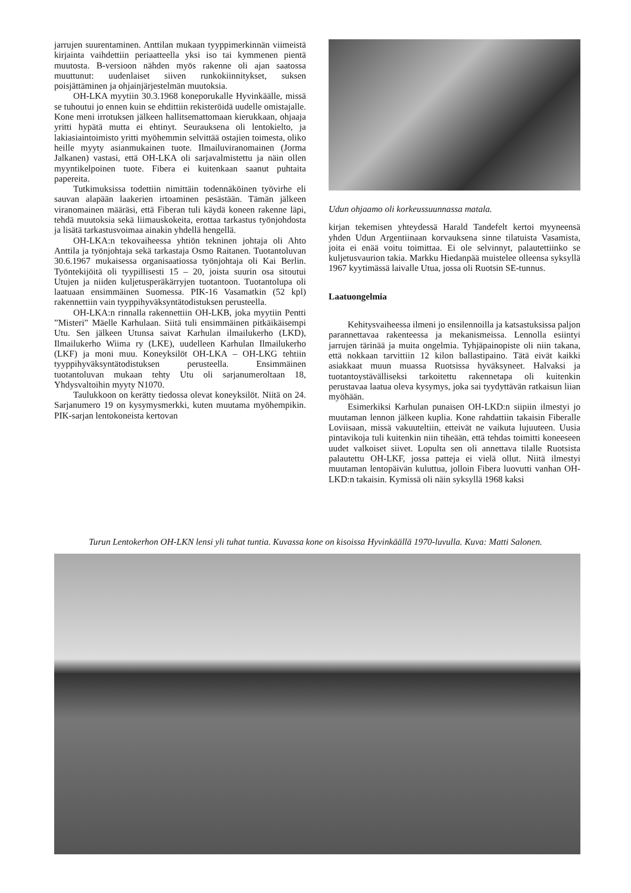jarrujen suurentaminen. Anttilan mukaan tyyppimerkinnän viimeistä kirjainta vaihdettiin periaatteella yksi iso tai kymmenen pientä muutosta. B-versioon nähden myös rakenne oli ajan saatossa muuttunut: uudenlaiset siiven runkokiinnitykset, suksen poisjättäminen ja ohjainjärjestelmän muutoksia.
OH-LKA myytiin 30.3.1968 koneporukalle Hyvinkäälle, missä se tuhoutui jo ennen kuin se ehdittiin rekisteröidä uudelle omistajalle. Kone meni irrotuksen jälkeen hallitsemattomaan kierukkaan, ohjaaja yritti hypätä mutta ei ehtinyt. Seurauksena oli lentokielto, ja lakiasiaintoimisto yritti myöhemmin selvittää ostajien toimesta, oliko heille myyty asianmukainen tuote. Ilmailuviranomainen (Jorma Jalkanen) vastasi, että OH-LKA oli sarjavalmistettu ja näin ollen myyntikelpoinen tuote. Fibera ei kuitenkaan saanut puhtaita papereita.
Tutkimuksissa todettiin nimittäin todennäköinen työvirhe eli sauvan alapään laakerien irtoaminen pesästään. Tämän jälkeen viranomainen määräsi, että Fiberan tuli käydä koneen rakenne läpi, tehdä muutoksia sekä liimauskokeita, erottaa tarkastus työnjohdosta ja lisätä tarkastusvoimaa ainakin yhdellä hengellä.
OH-LKA:n tekovaiheessa yhtiön tekninen johtaja oli Ahto Anttila ja työnjohtaja sekä tarkastaja Osmo Raitanen. Tuotantoluvan 30.6.1967 mukaisessa organisaatiossa työnjohtaja oli Kai Berlin. Työntekijöitä oli tyypillisesti 15 – 20, joista suurin osa sitoutui Utujen ja niiden kuljetusperäkärryjen tuotantoon. Tuotantolupa oli laatuaan ensimmäinen Suomessa. PIK-16 Vasamatkin (52 kpl) rakennettiin vain tyyppihyväksyntätodistuksen perusteella.
OH-LKA:n rinnalla rakennettiin OH-LKB, joka myytiin Pentti ”Misteri” Mäelle Karhulaan. Siitä tuli ensimmäinen pitkäikäisempi Utu. Sen jälkeen Utunsa saivat Karhulan ilmailukerho (LKD), Ilmailukerho Wiima ry (LKE), uudelleen Karhulan Ilmailukerho (LKF) ja moni muu. Koneyksilöt OH-LKA – OH-LKG tehtiin tyyppihyväksyntätodistuksen perusteella. Ensimmäinen tuotantoluvan mukaan tehty Utu oli sarjanumeroltaan 18, Yhdysvaltoihin myyty N1070.
Taulukkoon on kerätty tiedossa olevat koneyksilöt. Niitä on 24. Sarjanumero 19 on kysymysmerkki, kuten muutama myöhempikin. PIK-sarjan lentokoneista kertovan
Udun ohjaamo oli korkeussuunnassa matala.
kirjan tekemisen yhteydessä Harald Tandefelt kertoi myyneensä yhden Udun Argentiinaan korvauksena sinne tilatuista Vasamista, joita ei enää voitu toimittaa. Ei ole selvinnyt, palautettiinko se kuljetusvaurion takia. Markku Hiedanpää muistelee olleensa syksyllä 1967 kyytimässä laivalle Utua, jossa oli Ruotsin SE-tunnus.
Laatuongelmia
Kehitysvaiheessa ilmeni jo ensilennoilla ja katsastuksissa paljon parannettavaa rakenteessa ja mekanismeissa. Lennolla esiintyi jarrujen tärinää ja muita ongelmia. Tyhjäpainopiste oli niin takana, että nokkaan tarvittiin 12 kilon ballastipaino. Tätä eivät kaikki asiakkaat muun muassa Ruotsissa hyväksyneet. Halvaksi ja tuotantoystävälliseksi tarkoitettu rakennetapa oli kuitenkin perustavaa laatua oleva kysymys, joka sai tyydyttävän ratkaisun liian myöhään.
Esimerkiksi Karhulan punaisen OH-LKD:n siipiin ilmestyi jo muutaman lennon jälkeen kuplia. Kone rahdattiin takaisin Fiberalle Loviisaan, missä vakuuteltiin, etteivät ne vaikuta lujuuteen. Uusia pintavikoja tuli kuitenkin niin tiheään, että tehdas toimitti koneeseen uudet valkoiset siivet. Lopulta sen oli annettava tilalle Ruotsista palautettu OH-LKF, jossa patteja ei vielä ollut. Niitä ilmestyi muutaman lentopäivän kuluttua, jolloin Fibera luovutti vanhan OH-LKD:n takaisin. Kymissä oli näin syksyllä 1968 kaksi
Turun Lentokerhon OH-LKN lensi yli tuhat tuntia. Kuvassa kone on kisoissa Hyvinkäällä 1970-luvulla. Kuva: Matti Salonen.